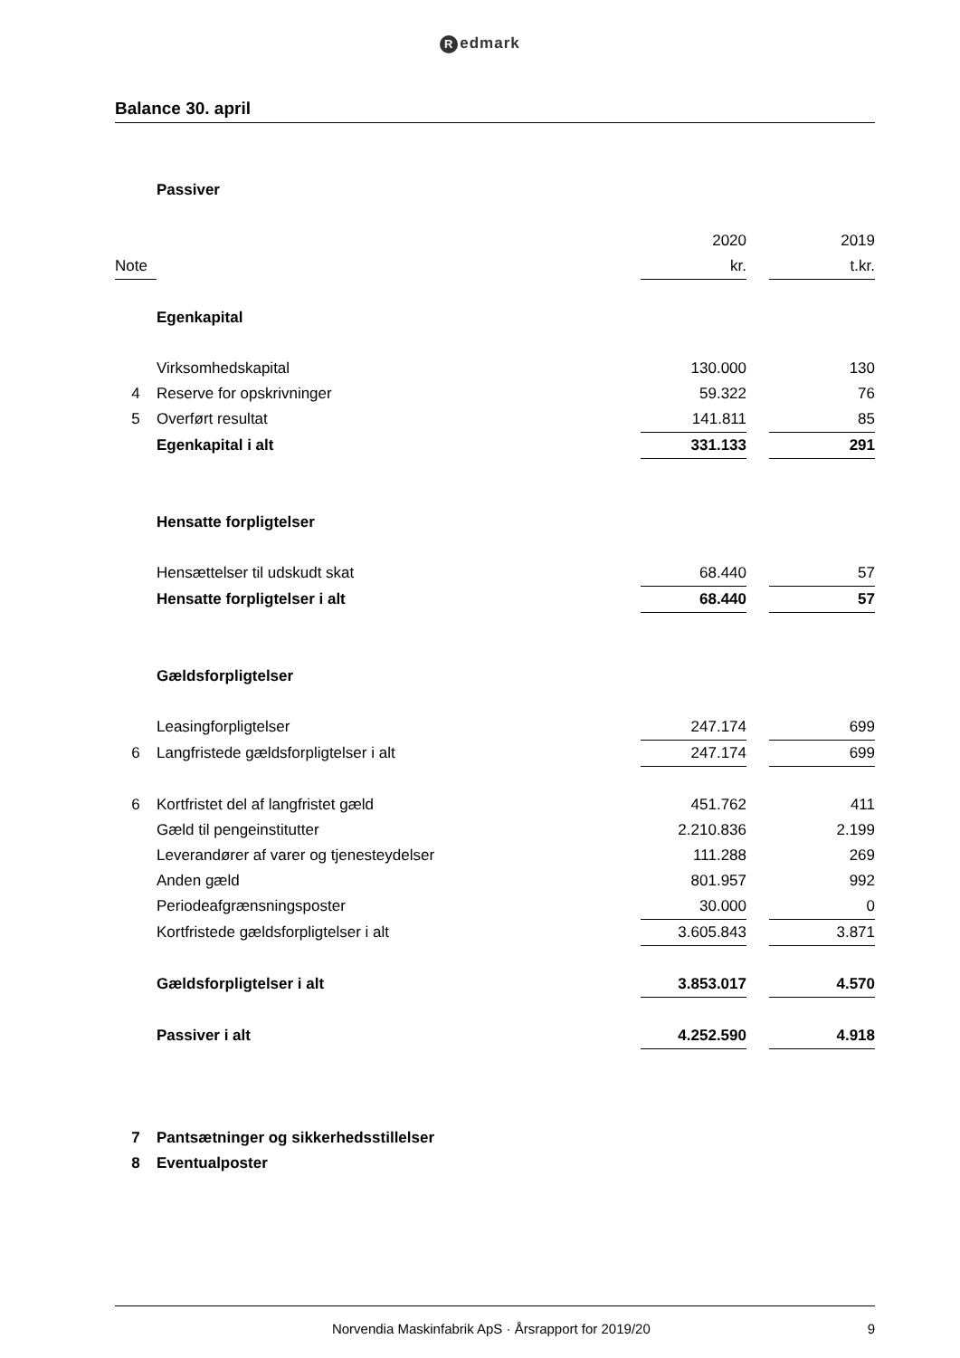Redmark
Balance 30. april
| | Passiver | | | |
| | | 2020 | | 2019 |
| Note | | kr. | | t.kr. |
| | Egenkapital | | | |
| | Virksomhedskapital | 130.000 | | 130 |
| 4 | Reserve for opskrivninger | 59.322 | | 76 |
| 5 | Overført resultat | 141.811 | | 85 |
| | Egenkapital i alt | 331.133 | | 291 |
| | Hensatte forpligtelser | | | |
| | Hensættelser til udskudt skat | 68.440 | | 57 |
| | Hensatte forpligtelser i alt | 68.440 | | 57 |
| | Gældsforpligtelser | | | |
| | Leasingforpligtelser | 247.174 | | 699 |
| 6 | Langfristede gældsforpligtelser i alt | 247.174 | | 699 |
| 6 | Kortfristet del af langfristet gæld | 451.762 | | 411 |
| | Gæld til pengeinstitutter | 2.210.836 | | 2.199 |
| | Leverandører af varer og tjenesteydelser | 111.288 | | 269 |
| | Anden gæld | 801.957 | | 992 |
| | Periodeafgrænsningsposter | 30.000 | | 0 |
| | Kortfristede gældsforpligtelser i alt | 3.605.843 | | 3.871 |
| | Gældsforpligtelser i alt | 3.853.017 | | 4.570 |
| | Passiver i alt | 4.252.590 | | 4.918 |
| 7 | Pantsætninger og sikkerhedsstillelser | | | |
| 8 | Eventualposter | | | |
Norvendia Maskinfabrik ApS · Årsrapport for 2019/20
9